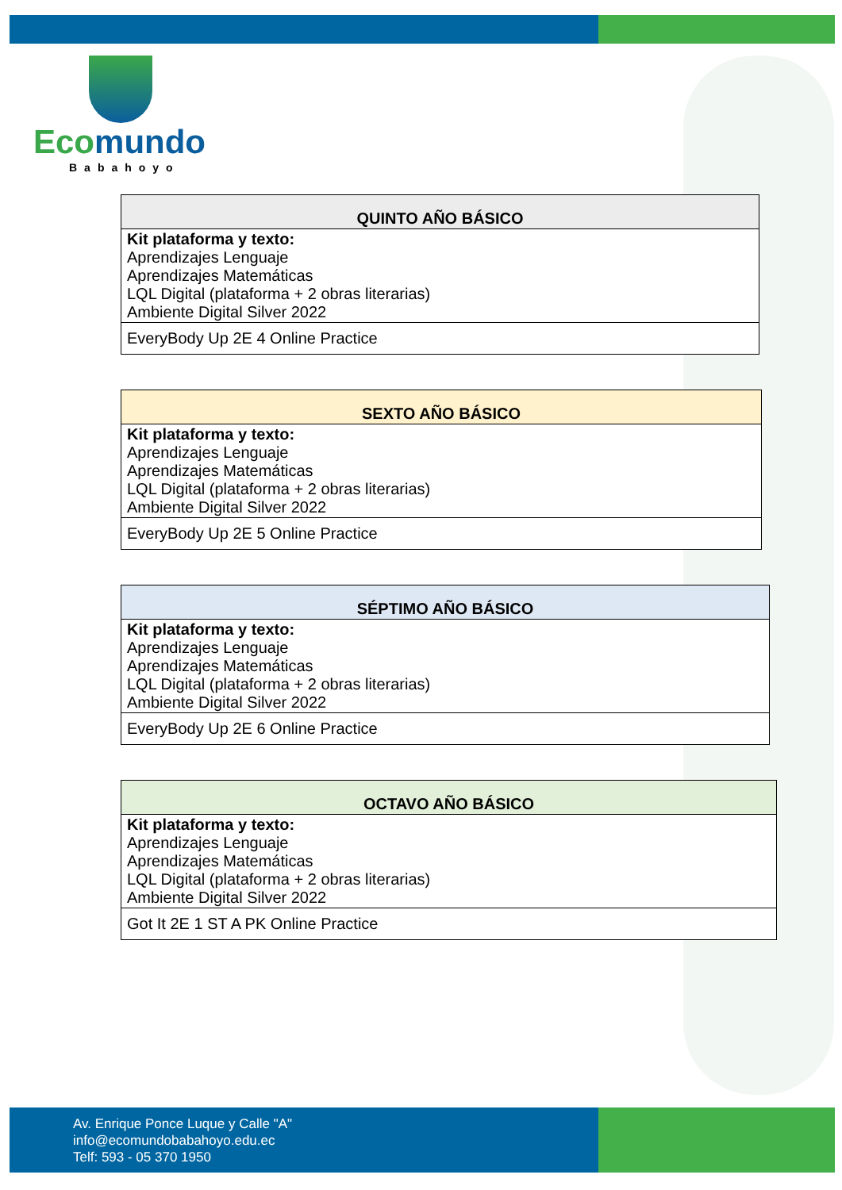Ecomundo
Babahoyo
| QUINTO AÑO BÁSICO |
| --- |
| Kit plataforma y texto: Aprendizajes Lenguaje Aprendizajes Matemáticas LQL Digital (plataforma + 2 obras literarias) Ambiente Digital Silver 2022 |
| EveryBody Up 2E 4 Online Practice |
| SEXTO AÑO BÁSICO |
| --- |
| Kit plataforma y texto: Aprendizajes Lenguaje Aprendizajes Matemáticas LQL Digital (plataforma + 2 obras literarias) Ambiente Digital Silver 2022 |
| EveryBody Up 2E 5 Online Practice |
| SÉPTIMO AÑO BÁSICO |
| --- |
| Kit plataforma y texto: Aprendizajes Lenguaje Aprendizajes Matemáticas LQL Digital (plataforma + 2 obras literarias) Ambiente Digital Silver 2022 |
| EveryBody Up 2E 6 Online Practice |
| OCTAVO AÑO BÁSICO |
| --- |
| Kit plataforma y texto: Aprendizajes Lenguaje Aprendizajes Matemáticas LQL Digital (plataforma + 2 obras literarias) Ambiente Digital Silver 2022 |
| Got It 2E 1 ST A PK Online Practice |
Av. Enrique Ponce Luque y Calle "A"
info@ecomundobabahoyo.edu.ec
Telf: 593 - 05 370 1950